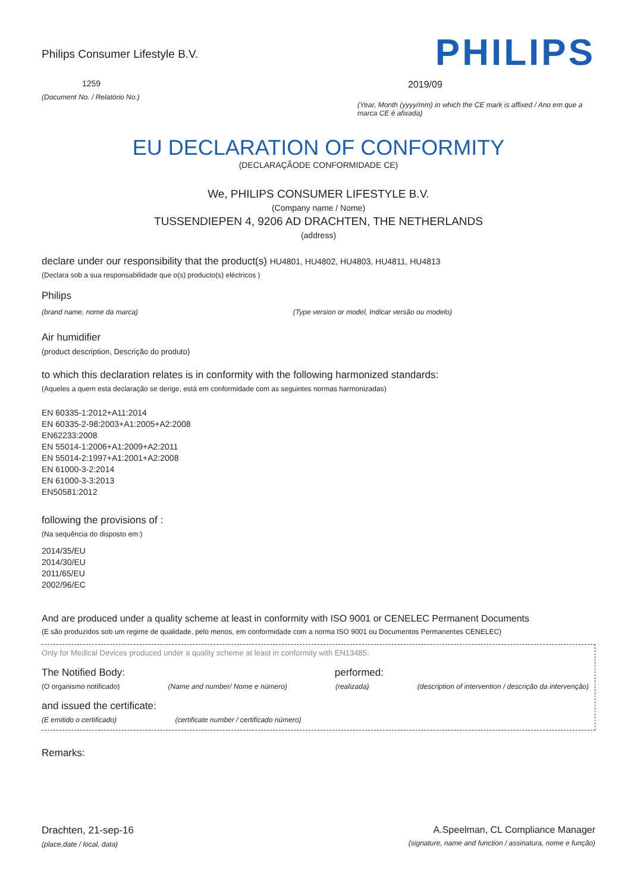Philips Consumer Lifestyle B.V.
1259
(Document No. / Relatório No.)
PHILIPS
2019/09
(Year, Month (yyyy/mm) in which the CE mark is affixed / Ano em que a marca CE é afixada)
EU DECLARATION OF CONFORMITY
(DECLARAÇÃODE CONFORMIDADE CE)
We, PHILIPS CONSUMER LIFESTYLE B.V.
(Company name / Nome)
TUSSENDIEPEN 4, 9206 AD DRACHTEN, THE NETHERLANDS
(address)
declare under our responsibility that the product(s) HU4801, HU4802, HU4803, HU4811, HU4813
(Declara sob a sua responsabilidade que o(s) producto(s) eléctricos )
Philips
(brand name, nome da marca) (Type version or model, Indicar versão ou modelo)
Air humidifier
(product description, Descrição do produto)
to which this declaration relates is in conformity with the following harmonized standards:
(Aqueles a quem esta declaração se derige, está em conformidade com as seguintes normas harmonizadas)
EN 60335-1:2012+A11:2014
EN 60335-2-98:2003+A1:2005+A2:2008
EN62233:2008
EN 55014-1:2006+A1:2009+A2:2011
EN 55014-2:1997+A1:2001+A2:2008
EN 61000-3-2:2014
EN 61000-3-3:2013
EN50581:2012
following the provisions of :
(Na sequência do disposto em:)
2014/35/EU
2014/30/EU
2011/65/EU
2002/96/EC
And are produced under a quality scheme at least in conformity with ISO 9001 or CENELEC Permanent Documents
(E são produzidos sob um regime de qualidade, pelo menos, em conformidade com a norma ISO 9001 ou Documentos Permanentes CENELEC)
Only for Medical Devices produced under a quality scheme at least in conformity with EN13485:
The Notified Body: performed:
(O organismo notificado) (Name and number/ Nome e número) (realizada) (description of intervention / descrição da intervenção)
and issued the certificate:
(E emitido o certificado) (certificate number / certificado número)
Remarks:
Drachten, 21-sep-16
(place,date / local, data)
A.Speelman, CL Compliance Manager
(signature, name and function / assinatura, nome e função)